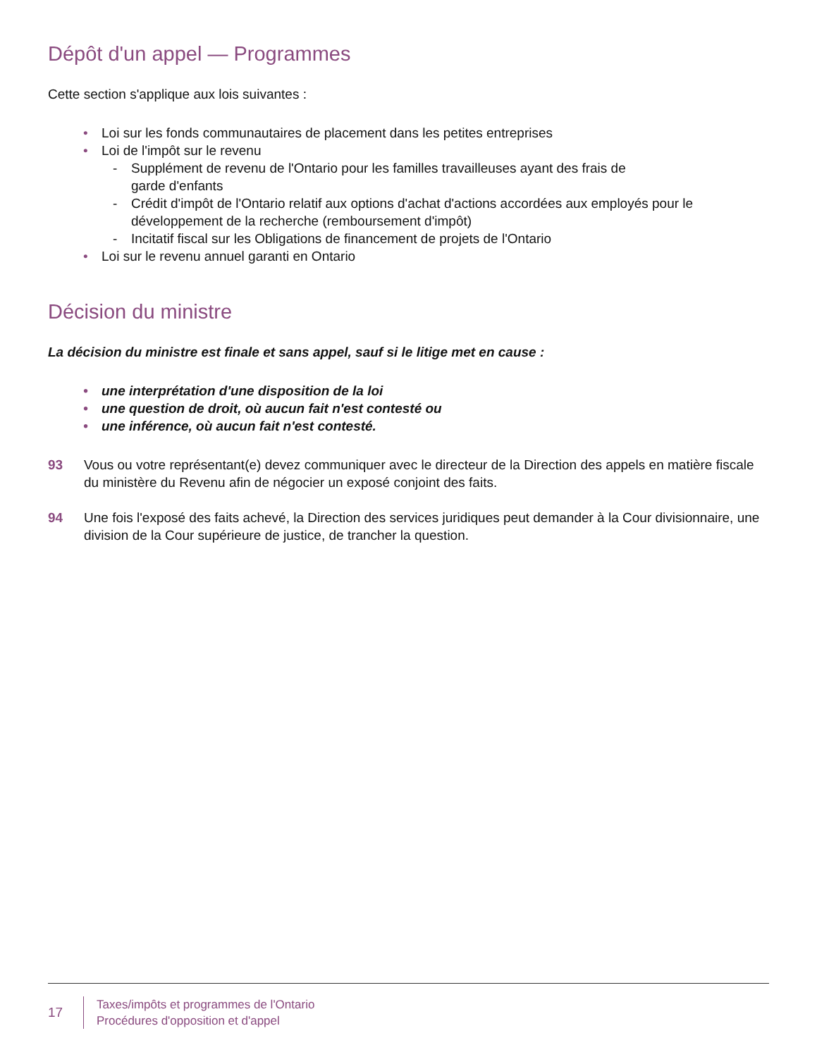Dépôt d'un appel — Programmes
Cette section s'applique aux lois suivantes :
• Loi sur les fonds communautaires de placement dans les petites entreprises
• Loi de l'impôt sur le revenu
- Supplément de revenu de l'Ontario pour les familles travailleuses ayant des frais de
garde d'enfants
- Crédit d'impôt de l'Ontario relatif aux options d'achat d'actions accordées aux employés pour le développement de la recherche (remboursement d'impôt)
- Incitatif fiscal sur les Obligations de financement de projets de l'Ontario
• Loi sur le revenu annuel garanti en Ontario
Décision du ministre
La décision du ministre est finale et sans appel, sauf si le litige met en cause :
• une interprétation d'une disposition de la loi
• une question de droit, où aucun fait n'est contesté ou
• une inférence, où aucun fait n'est contesté.
93 Vous ou votre représentant(e) devez communiquer avec le directeur de la Direction des appels en matière fiscale du ministère du Revenu afin de négocier un exposé conjoint des faits.
94 Une fois l'exposé des faits achevé, la Direction des services juridiques peut demander à la Cour divisionnaire, une division de la Cour supérieure de justice, de trancher la question.
17
Taxes/impôts et programmes de l'Ontario
Procédures d'opposition et d'appel